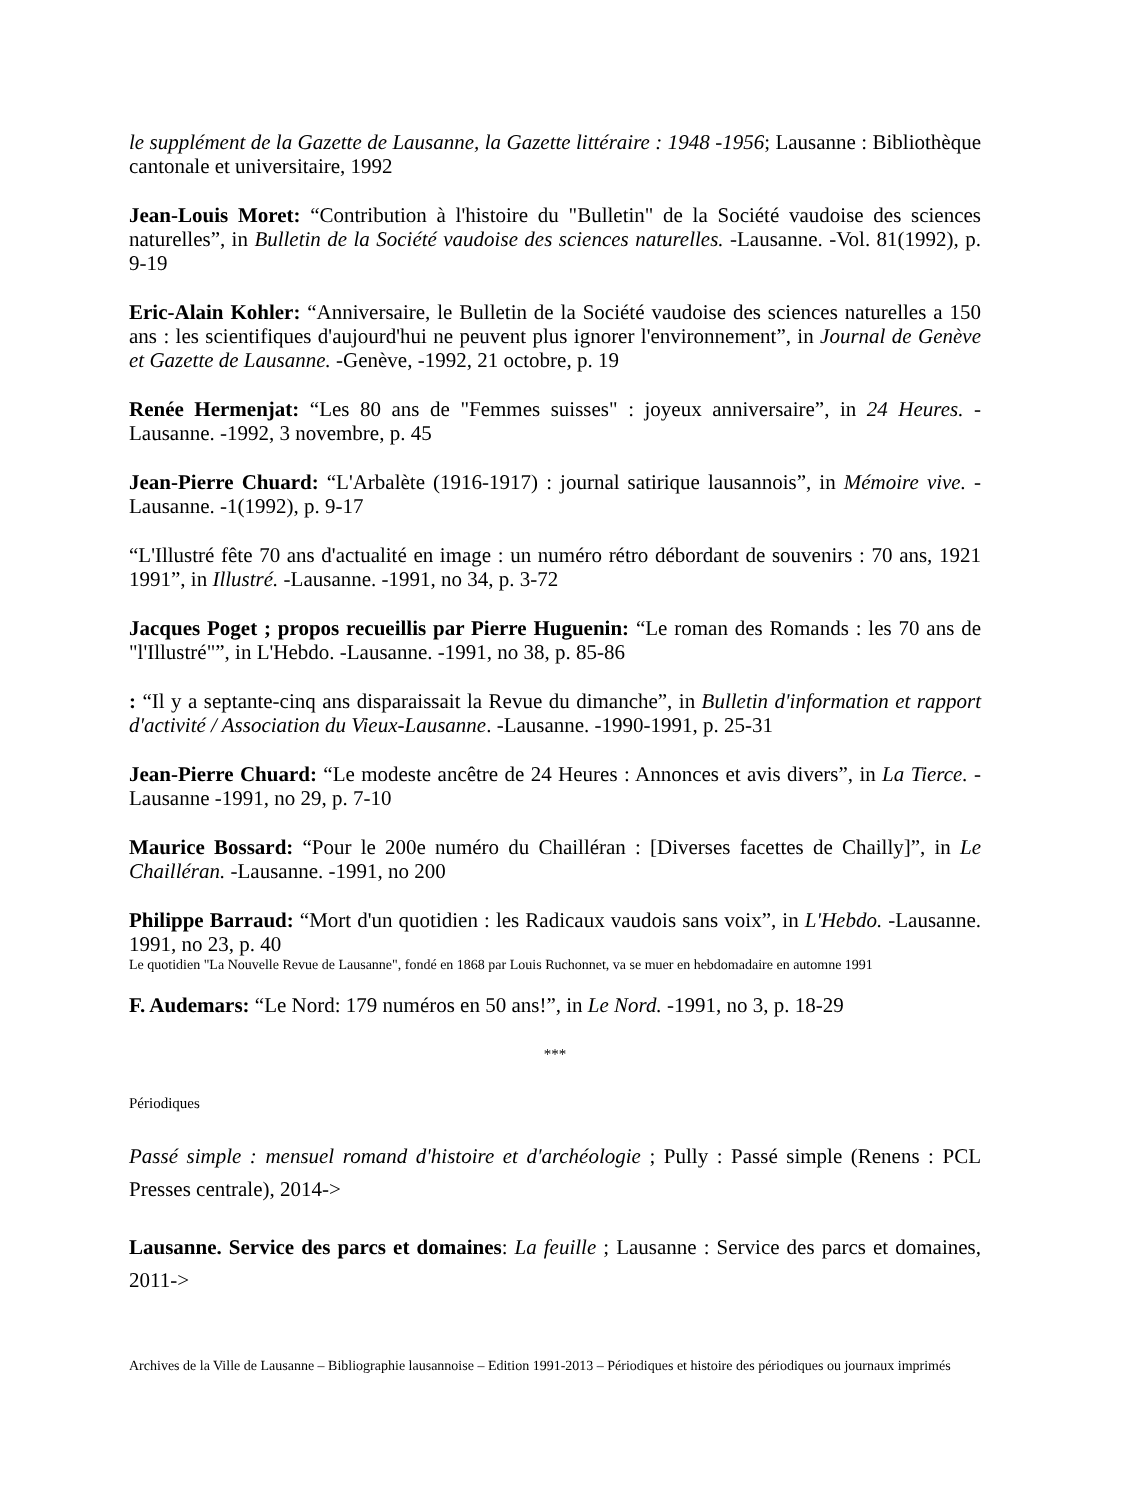le supplément de la Gazette de Lausanne, la Gazette littéraire : 1948 -1956; Lausanne : Bibliothèque cantonale et universitaire, 1992
Jean-Louis Moret: “Contribution à l'histoire du "Bulletin" de la Société vaudoise des sciences naturelles”, in Bulletin de la Société vaudoise des sciences naturelles. -Lausanne. -Vol. 81(1992), p. 9-19
Eric-Alain Kohler: “Anniversaire, le Bulletin de la Société vaudoise des sciences naturelles a 150 ans : les scientifiques d'aujourd'hui ne peuvent plus ignorer l'environnement”, in Journal de Genève et Gazette de Lausanne. -Genève, -1992, 21 octobre, p. 19
Renée Hermenjat: “Les 80 ans de "Femmes suisses" : joyeux anniversaire”, in 24 Heures. -Lausanne. -1992, 3 novembre, p. 45
Jean-Pierre Chuard: “L'Arbalète (1916-1917) : journal satirique lausannois”, in Mémoire vive. -Lausanne. -1(1992), p. 9-17
“L'Illustré fête 70 ans d'actualité en image : un numéro rétro débordant de souvenirs : 70 ans, 1921 1991”, in Illustré. -Lausanne. -1991, no 34, p. 3-72
Jacques Poget ; propos recueillis par Pierre Huguenin: “Le roman des Romands : les 70 ans de "l'Illustré"”, in L'Hebdo. -Lausanne. -1991, no 38, p. 85-86
: “Il y a septante-cinq ans disparaissait la Revue du dimanche”, in Bulletin d'information et rapport d'activité / Association du Vieux-Lausanne. -Lausanne. -1990-1991, p. 25-31
Jean-Pierre Chuard: “Le modeste ancêtre de 24 Heures : Annonces et avis divers”, in La Tierce. -Lausanne -1991, no 29, p. 7-10
Maurice Bossard: “Pour le 200e numéro du Chailléran : [Diverses facettes de Chailly]”, in Le Chailléran. -Lausanne. -1991, no 200
Philippe Barraud: “Mort d'un quotidien : les Radicaux vaudois sans voix”, in L'Hebdo. -Lausanne. 1991, no 23, p. 40
Le quotidien "La Nouvelle Revue de Lausanne", fondé en 1868 par Louis Ruchonnet, va se muer en hebdomadaire en automne 1991
F. Audemars: “Le Nord: 179 numéros en 50 ans!”, in Le Nord. -1991, no 3, p. 18-29
***
Périodiques
Passé simple : mensuel romand d'histoire et d'archéologie ; Pully : Passé simple (Renens : PCL Presses centrale), 2014->
Lausanne. Service des parcs et domaines: La feuille ; Lausanne : Service des parcs et domaines, 2011->
Archives de la Ville de Lausanne – Bibliographie lausannoise – Edition 1991-2013 – Périodiques et histoire des périodiques ou journaux imprimés